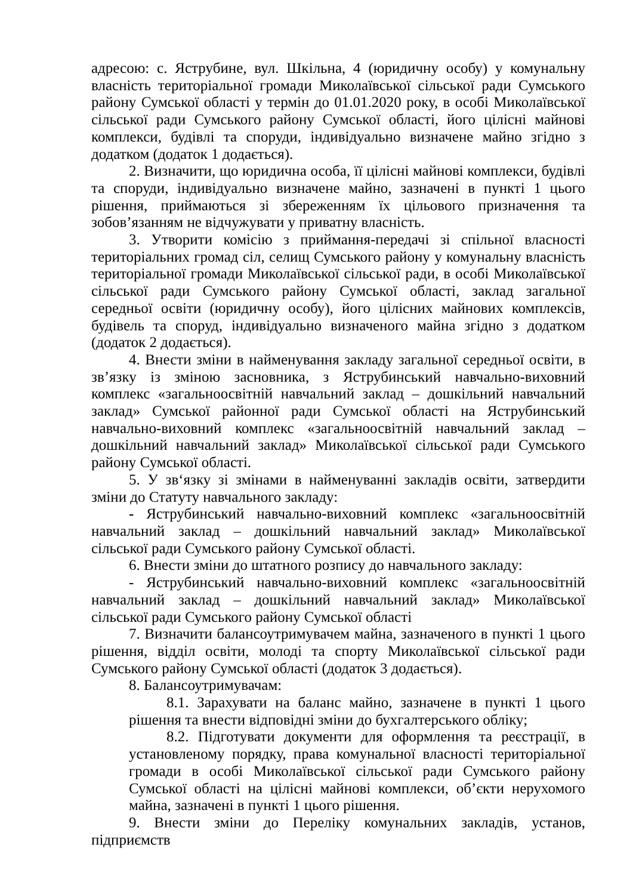адресою: с. Яструбине, вул. Шкільна, 4 (юридичну особу) у комунальну власність територіальної громади Миколаївської сільської ради Сумського району Сумської області у термін до 01.01.2020 року, в особі Миколаївської сільської ради Сумського району Сумської області, його цілісні майнові комплекси, будівлі та споруди, індивідуально визначене майно згідно з додатком (додаток 1 додається).
2. Визначити, що юридична особа, її цілісні майнові комплекси, будівлі та споруди, індивідуально визначене майно, зазначені в пункті 1 цього рішення, приймаються зі збереженням їх цільового призначення та зобов’язанням не відчужувати у приватну власність.
3. Утворити комісію з приймання-передачі зі спільної власності територіальних громад сіл, селищ Сумського району у комунальну власність територіальної громади Миколаївської сільської ради, в особі Миколаївської сільської ради Сумського району Сумської області, заклад загальної середньої освіти (юридичну особу), його цілісних майнових комплексів, будівель та споруд, індивідуально визначеного майна згідно з додатком (додаток 2 додається).
4. Внести зміни в найменування закладу загальної середньої освіти, в зв’язку із зміною засновника, з Яструбинський навчально-виховний комплекс «загальноосвітній навчальний заклад – дошкільний навчальний заклад» Сумської районної ради Сумської області на Яструбинський навчально-виховний комплекс «загальноосвітній навчальний заклад – дошкільний навчальний заклад» Миколаївської сільської ради Сумського району Сумської області.
5. У зв‘язку зі змінами в найменуванні закладів освіти, затвердити зміни до Статуту навчального закладу:
- Яструбинський навчально-виховний комплекс «загальноосвітній навчальний заклад – дошкільний навчальний заклад» Миколаївської сільської ради Сумського району Сумської області.
6. Внести зміни до штатного розпису до навчального закладу:
- Яструбинський навчально-виховний комплекс «загальноосвітній навчальний заклад – дошкільний навчальний заклад» Миколаївської сільської ради Сумського району Сумської області
7. Визначити балансоутримувачем майна, зазначеного в пункті 1 цього рішення, відділ освіти, молоді та спорту Миколаївської сільської ради Сумського району Сумської області (додаток 3 додається).
8. Балансоутримувачам:
8.1. Зарахувати на баланс майно, зазначене в пункті 1 цього рішення та внести відповідні зміни до бухгалтерського обліку;
8.2. Підготувати документи для оформлення та реєстрації, в установленому порядку, права комунальної власності територіальної громади в особі Миколаївської сільської ради Сумського району Сумської області на цілісні майнові комплекси, об’єкти нерухомого майна, зазначені в пункті 1 цього рішення.
9. Внести зміни до Переліку комунальних закладів, установ, підприємств